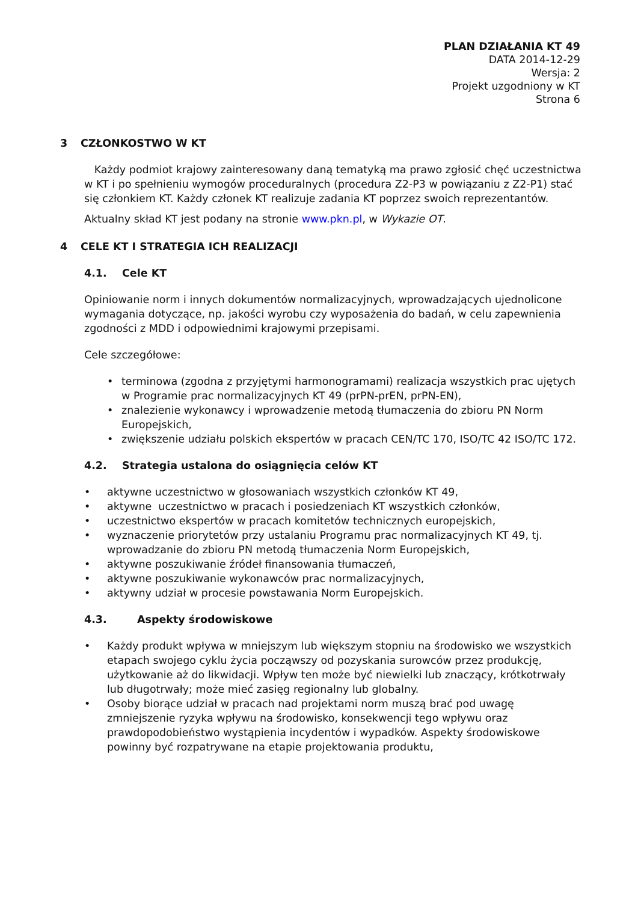PLAN DZIAŁANIA KT 49
DATA 2014-12-29
Wersja: 2
Projekt uzgodniony w KT
Strona 6
3 CZŁONKOSTWO W KT
Każdy podmiot krajowy zainteresowany daną tematyką ma prawo zgłosić chęć uczestnictwa w KT i po spełnieniu wymogów proceduralnych (procedura Z2-P3 w powiązaniu z Z2-P1) stać się członkiem KT. Każdy członek KT realizuje zadania KT poprzez swoich reprezentantów.
Aktualny skład KT jest podany na stronie www.pkn.pl, w Wykazie OT.
4 CELE KT I STRATEGIA ICH REALIZACJI
4.1. Cele KT
Opiniowanie norm i innych dokumentów normalizacyjnych, wprowadzających ujednolicone wymagania dotyczące, np. jakości wyrobu czy wyposażenia do badań, w celu zapewnienia zgodności z MDD i odpowiednimi krajowymi przepisami.
Cele szczegółowe:
terminowa (zgodna z przyjętymi harmonogramami) realizacja wszystkich prac ujętych w Programie prac normalizacyjnych KT 49 (prPN-prEN, prPN-EN),
znalezienie wykonawcy i wprowadzenie metodą tłumaczenia do zbioru PN Norm Europejskich,
zwiększenie udziału polskich ekspertów w pracach CEN/TC 170, ISO/TC 42 ISO/TC 172.
4.2. Strategia ustalona do osiągnięcia celów KT
aktywne uczestnictwo w głosowaniach wszystkich członków KT 49,
aktywne uczestnictwo w pracach i posiedzeniach KT wszystkich członków,
uczestnictwo ekspertów w pracach komitetów technicznych europejskich,
wyznaczenie priorytetów przy ustalaniu Programu prac normalizacyjnych KT 49, tj. wprowadzanie do zbioru PN metodą tłumaczenia Norm Europejskich,
aktywne poszukiwanie źródeł finansowania tłumaczeń,
aktywne poszukiwanie wykonawców prac normalizacyjnych,
aktywny udział w procesie powstawania Norm Europejskich.
4.3. Aspekty środowiskowe
Każdy produkt wpływa w mniejszym lub większym stopniu na środowisko we wszystkich etapach swojego cyklu życia począwszy od pozyskania surowców przez produkcję, użytkowanie aż do likwidacji. Wpływ ten może być niewielki lub znaczący, krótkotrwały lub długotrwały; może mieć zasięg regionalny lub globalny.
Osoby biorące udział w pracach nad projektami norm muszą brać pod uwagę zmniejszenie ryzyka wpływu na środowisko, konsekwencji tego wpływu oraz prawdopodobieństwo wystąpienia incydentów i wypadków. Aspekty środowiskowe powinny być rozpatrywane na etapie projektowania produktu,